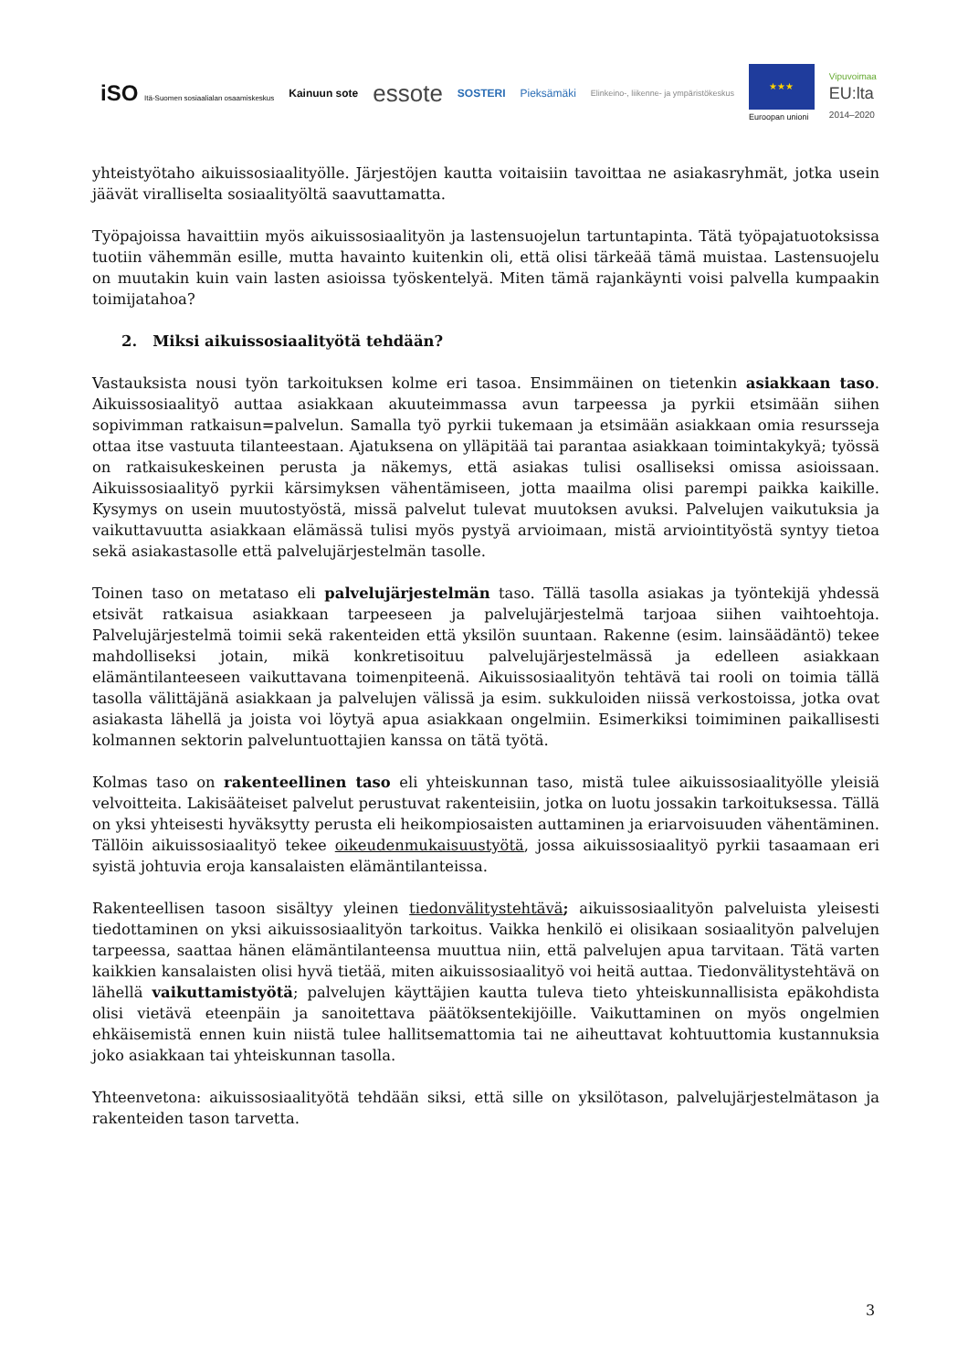iSO Itä-Suomen sosiaalialan osaamiskeskus Kainuun sote essote SOSTERI Pieksämäki Elinkeino-, liikenne- ja ympäristökeskus ★★★
Euroopan unioni Vipuvoimaa
EU:lta
2014–2020
yhteistyötaho aikuissosiaalityölle. Järjestöjen kautta voitaisiin tavoittaa ne asiakasryhmät, jotka usein jäävät viralliselta sosiaalityöltä saavuttamatta.
Työpajoissa havaittiin myös aikuissosiaalityön ja lastensuojelun tartuntapinta. Tätä työpajatuotoksissa tuotiin vähemmän esille, mutta havainto kuitenkin oli, että olisi tärkeää tämä muistaa. Lastensuojelu on muutakin kuin vain lasten asioissa työskentelyä. Miten tämä rajankäynti voisi palvella kumpaakin toimijatahoa?
2. Miksi aikuissosiaalityötä tehdään?
Vastauksista nousi työn tarkoituksen kolme eri tasoa. Ensimmäinen on tietenkin asiakkaan taso. Aikuissosiaalityö auttaa asiakkaan akuuteimmassa avun tarpeessa ja pyrkii etsimään siihen sopivimman ratkaisun=palvelun. Samalla työ pyrkii tukemaan ja etsimään asiakkaan omia resursseja ottaa itse vastuuta tilanteestaan. Ajatuksena on ylläpitää tai parantaa asiakkaan toimintakykyä; työssä on ratkaisukeskeinen perusta ja näkemys, että asiakas tulisi osalliseksi omissa asioissaan. Aikuissosiaalityö pyrkii kärsimyksen vähentämiseen, jotta maailma olisi parempi paikka kaikille. Kysymys on usein muutostyöstä, missä palvelut tulevat muutoksen avuksi. Palvelujen vaikutuksia ja vaikuttavuutta asiakkaan elämässä tulisi myös pystyä arvioimaan, mistä arviointityöstä syntyy tietoa sekä asiakastasolle että palvelujärjestelmän tasolle.
Toinen taso on metataso eli palvelujärjestelmän taso. Tällä tasolla asiakas ja työntekijä yhdessä etsivät ratkaisua asiakkaan tarpeeseen ja palvelujärjestelmä tarjoaa siihen vaihtoehtoja. Palvelujärjestelmä toimii sekä rakenteiden että yksilön suuntaan. Rakenne (esim. lainsäädäntö) tekee mahdolliseksi jotain, mikä konkretisoituu palvelujärjestelmässä ja edelleen asiakkaan elämäntilanteeseen vaikuttavana toimenpiteenä. Aikuissosiaalityön tehtävä tai rooli on toimia tällä tasolla välittäjänä asiakkaan ja palvelujen välissä ja esim. sukkuloiden niissä verkostoissa, jotka ovat asiakasta lähellä ja joista voi löytyä apua asiakkaan ongelmiin. Esimerkiksi toimiminen paikallisesti kolmannen sektorin palveluntuottajien kanssa on tätä työtä.
Kolmas taso on rakenteellinen taso eli yhteiskunnan taso, mistä tulee aikuissosiaalityölle yleisiä velvoitteita. Lakisääteiset palvelut perustuvat rakenteisiin, jotka on luotu jossakin tarkoituksessa. Tällä on yksi yhteisesti hyväksytty perusta eli heikompiosaisten auttaminen ja eriarvoisuuden vähentäminen. Tällöin aikuissosiaalityö tekee oikeudenmukaisuustyötä, jossa aikuissosiaalityö pyrkii tasaamaan eri syistä johtuvia eroja kansalaisten elämäntilanteissa.
Rakenteellisen tasoon sisältyy yleinen tiedonvälitystehtävä; aikuissosiaalityön palveluista yleisesti tiedottaminen on yksi aikuissosiaalityön tarkoitus. Vaikka henkilö ei olisikaan sosiaalityön palvelujen tarpeessa, saattaa hänen elämäntilanteensa muuttua niin, että palvelujen apua tarvitaan. Tätä varten kaikkien kansalaisten olisi hyvä tietää, miten aikuissosiaalityö voi heitä auttaa. Tiedonvälitystehtävä on lähellä vaikuttamistyötä; palvelujen käyttäjien kautta tuleva tieto yhteiskunnallisista epäkohdista olisi vietävä eteenpäin ja sanoitettava päätöksentekijöille. Vaikuttaminen on myös ongelmien ehkäisemistä ennen kuin niistä tulee hallitsemattomia tai ne aiheuttavat kohtuuttomia kustannuksia joko asiakkaan tai yhteiskunnan tasolla.
Yhteenvetona: aikuissosiaalityötä tehdään siksi, että sille on yksilötason, palvelujärjestelmätason ja rakenteiden tason tarvetta.
3